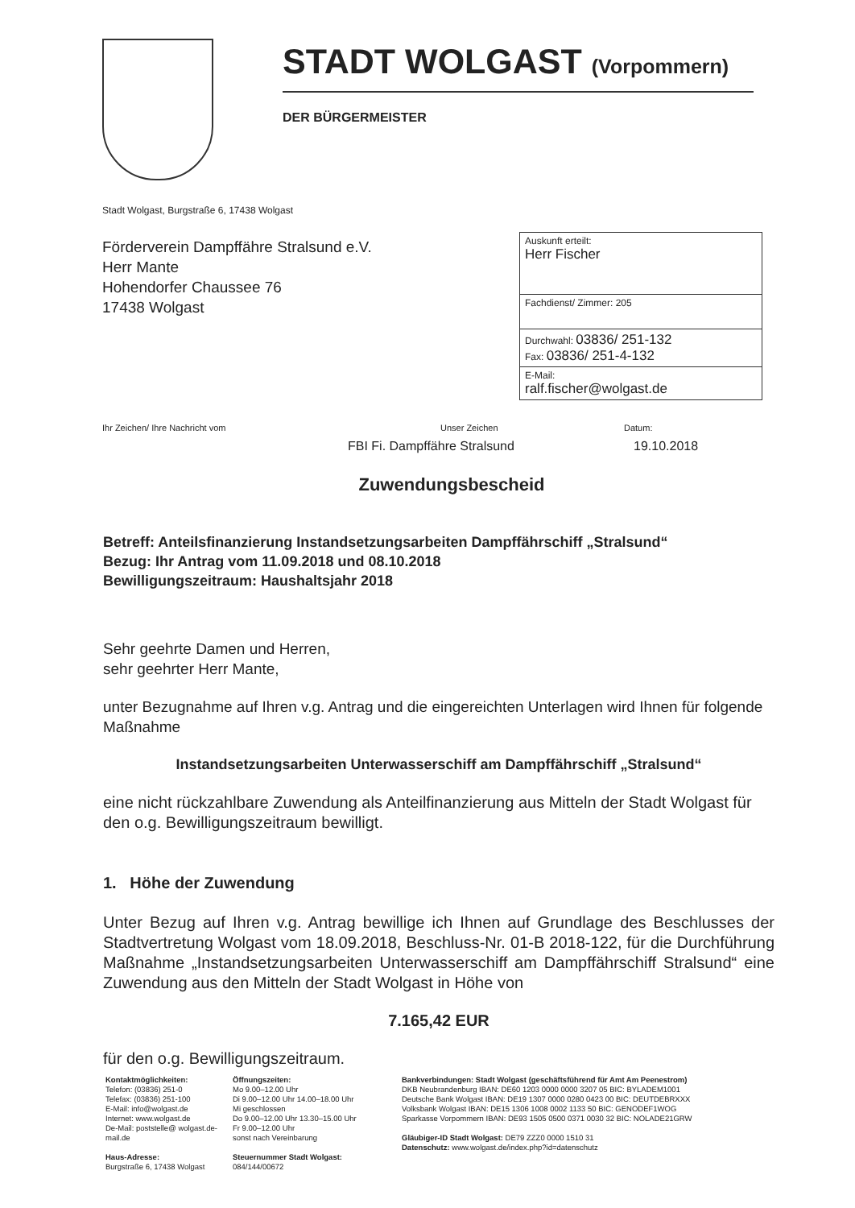STADT WOLGAST (Vorpommern)
DER BÜRGERMEISTER
Stadt Wolgast, Burgstraße 6, 17438 Wolgast
Förderverein Dampffähre Stralsund e.V.
Herr Mante
Hohendorfer Chaussee 76
17438 Wolgast
Auskunft erteilt:
Herr Fischer
Fachdienst/ Zimmer: 205
Durchwahl: 03836/ 251-132
Fax: 03836/ 251-4-132
E-Mail:
ralf.fischer@wolgast.de
Ihr Zeichen/ Ihre Nachricht vom Unser Zeichen Datum:
FBI Fi. Dampffähre Stralsund 19.10.2018
Zuwendungsbescheid
Betreff: Anteilsfinanzierung Instandsetzungsarbeiten Dampffährschiff „Stralsund“
Bezug: Ihr Antrag vom 11.09.2018 und 08.10.2018
Bewilligungszeitraum: Haushaltsjahr 2018
Sehr geehrte Damen und Herren,
sehr geehrter Herr Mante,
unter Bezugnahme auf Ihren v.g. Antrag und die eingereichten Unterlagen wird Ihnen für folgende Maßnahme
Instandsetzungsarbeiten Unterwasserschiff am Dampffährschiff „Stralsund“
eine nicht rückzahlbare Zuwendung als Anteilfinanzierung aus Mitteln der Stadt Wolgast für den o.g. Bewilligungszeitraum bewilligt.
1. Höhe der Zuwendung
Unter Bezug auf Ihren v.g. Antrag bewillige ich Ihnen auf Grundlage des Beschlusses der Stadtvertretung Wolgast vom 18.09.2018, Beschluss-Nr. 01-B 2018-122, für die Durchführung Maßnahme „Instandsetzungsarbeiten Unterwasserschiff am Dampffährschiff Stralsund“ eine Zuwendung aus den Mitteln der Stadt Wolgast in Höhe von
7.165,42 EUR
für den o.g. Bewilligungszeitraum.
Kontaktmöglichkeiten:
Telefon: (03836) 251-0
Telefax: (03836) 251-100
E-Mail: info@wolgast.de
Internet: www.wolgast.de
De-Mail: poststelle@ wolgast.de-mail.de
Haus-Adresse:
Burgstraße 6, 17438 Wolgast
Öffnungszeiten:
Mo 9.00–12.00 Uhr
Di 9.00–12.00 Uhr 14.00–18.00 Uhr
Mi geschlossen
Do 9.00–12.00 Uhr 13.30–15.00 Uhr
Fr 9.00–12.00 Uhr
sonst nach Vereinbarung
Steuernummer Stadt Wolgast:
084/144/00672
Bankverbindungen: Stadt Wolgast (geschäftsführend für Amt Am Peenestrom)
DKB Neubrandenburg IBAN: DE60 1203 0000 0000 3207 05 BIC: BYLADEM1001
Deutsche Bank Wolgast IBAN: DE19 1307 0000 0280 0423 00 BIC: DEUTDEBRXXX
Volksbank Wolgast IBAN: DE15 1306 1008 0002 1133 50 BIC: GENODEF1WOG
Sparkasse Vorpommern IBAN: DE93 1505 0500 0371 0030 32 BIC: NOLADE21GRW
Gläubiger-ID Stadt Wolgast: DE79 ZZZ0 0000 1510 31
Datenschutz: www.wolgast.de/index.php?id=datenschutz